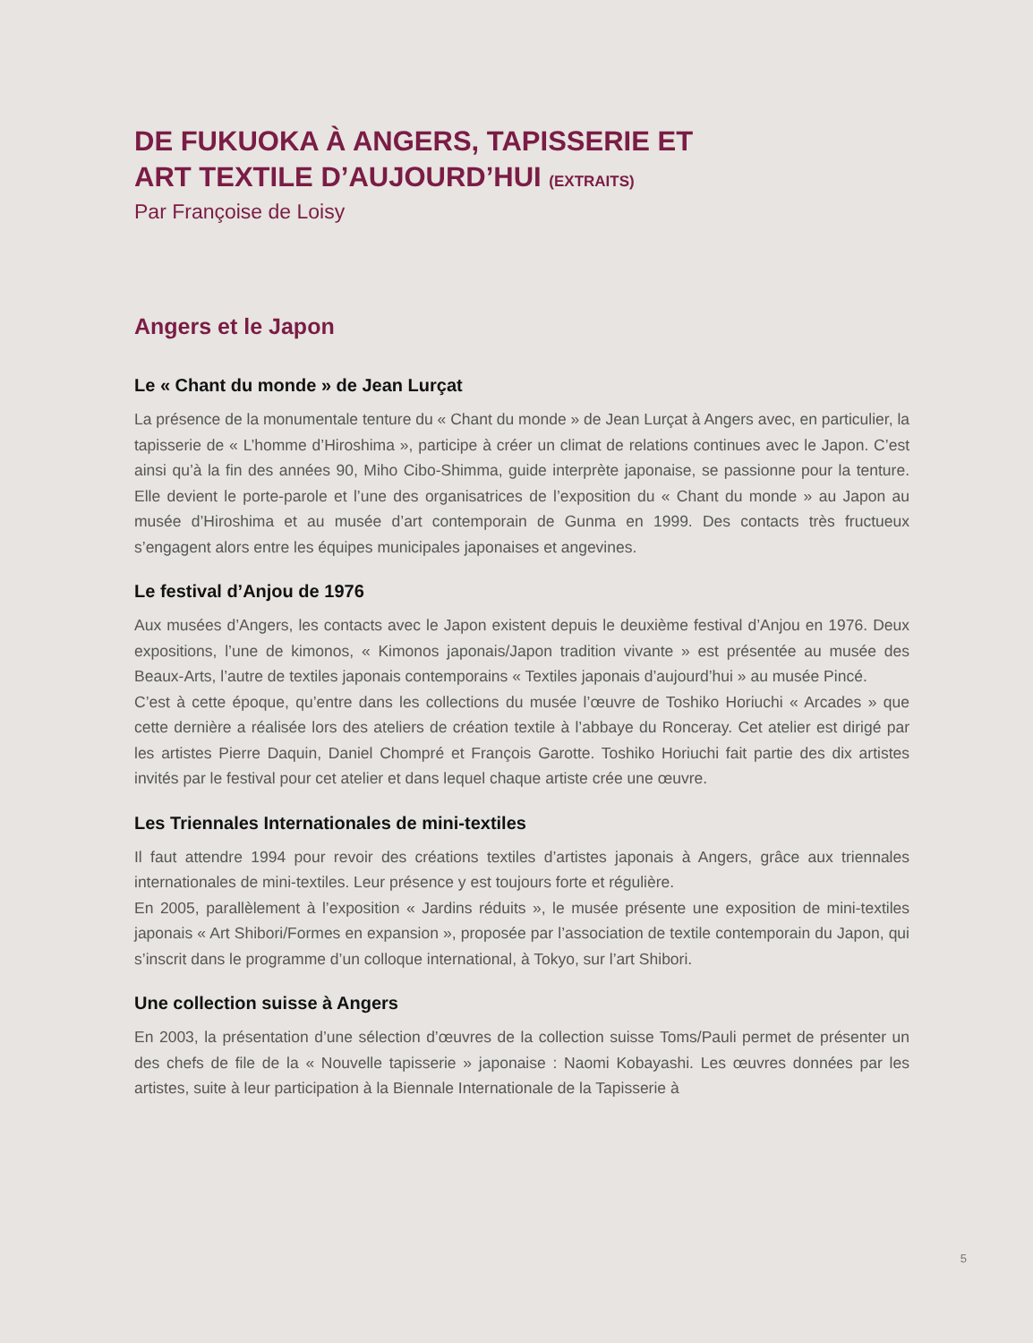DE FUKUOKA À ANGERS, TAPISSERIE ET
ART TEXTILE D’AUJOURD’HUI (EXTRAITS)
Par Françoise de Loisy
Angers et le Japon
Le « Chant du monde » de Jean Lurçat
La présence de la monumentale tenture du « Chant du monde » de Jean Lurçat à Angers avec, en particulier, la tapisserie de « L’homme d’Hiroshima », participe à créer un climat de relations continues avec le Japon. C’est ainsi qu’à la fin des années 90, Miho Cibo-Shimma, guide interprète japonaise, se passionne pour la tenture. Elle devient le porte-parole et l’une des organisatrices de l’exposition du « Chant du monde » au Japon au musée d’Hiroshima et au musée d’art contemporain de Gunma en 1999. Des contacts très fructueux s’engagent alors entre les équipes municipales japonaises et angevines.
Le festival d’Anjou de 1976
Aux musées d’Angers, les contacts avec le Japon existent depuis le deuxième festival d’Anjou en 1976. Deux expositions, l’une de kimonos, « Kimonos japonais/Japon tradition vivante » est présentée au musée des Beaux-Arts, l’autre de textiles japonais contemporains « Textiles japonais d’aujourd’hui » au musée Pincé.
C’est à cette époque, qu’entre dans les collections du musée l’œuvre de Toshiko Horiuchi « Arcades » que cette dernière a réalisée lors des ateliers de création textile à l’abbaye du Ronceray. Cet atelier est dirigé par les artistes Pierre Daquin, Daniel Chompré et François Garotte. Toshiko Horiuchi fait partie des dix artistes invités par le festival pour cet atelier et dans lequel chaque artiste crée une œuvre.
Les Triennales Internationales de mini-textiles
Il faut attendre 1994 pour revoir des créations textiles d’artistes japonais à Angers, grâce aux triennales internationales de mini-textiles. Leur présence y est toujours forte et régulière.
En 2005, parallèlement à l’exposition « Jardins réduits », le musée présente une exposition de mini-textiles japonais « Art Shibori/Formes en expansion », proposée par l’association de textile contemporain du Japon, qui s’inscrit dans le programme d’un colloque international, à Tokyo, sur l’art Shibori.
Une collection suisse à Angers
En 2003, la présentation d’une sélection d’œuvres de la collection suisse Toms/Pauli permet de présenter un des chefs de file de la « Nouvelle tapisserie » japonaise : Naomi Kobayashi. Les œuvres données par les artistes, suite à leur participation à la Biennale Internationale de la Tapisserie à
5